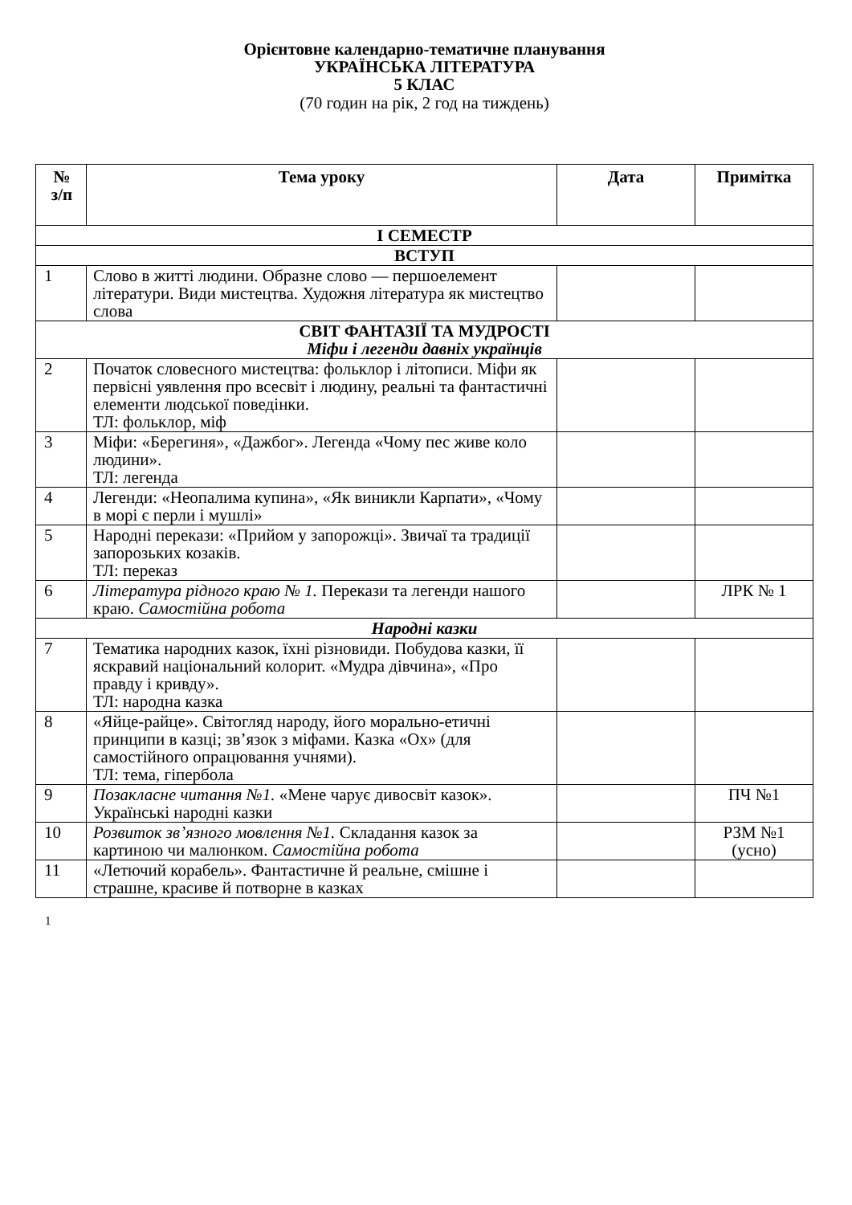Орієнтовне календарно-тематичне планування
УКРАЇНСЬКА ЛІТЕРАТУРА
5 КЛАС
(70 годин на рік, 2 год на тиждень)
| № з/п | Тема уроку | Дата | Примітка |
| --- | --- | --- | --- |
| І СЕМЕСТР | | | |
| ВСТУП | | | |
| 1 | Слово в житті людини. Образне слово — першоелемент літератури. Види мистецтва. Художня література як мистецтво слова | | |
| СВІТ ФАНТАЗІЇ ТА МУДРОСТІ Міфи і легенди давніх українців | | | |
| 2 | Початок словесного мистецтва: фольклор і літописи. Міфи як первісні уявлення про всесвіт і людину, реальні та фантастичні елементи людської поведінки. ТЛ: фольклор, міф | | |
| 3 | Міфи: «Берегиня», «Дажбог». Легенда «Чому пес живе коло людини». ТЛ: легенда | | |
| 4 | Легенди: «Неопалима купина», «Як виникли Карпати», «Чому в морі є перли і мушлі» | | |
| 5 | Народні перекази: «Прийом у запорожці». Звичаї та традиції запорозьких козаків. ТЛ: переказ | | |
| 6 | Література рідного краю № 1. Перекази та легенди нашого краю. Самостійна робота | | ЛРК № 1 |
| Народні казки | | | |
| 7 | Тематика народних казок, їхні різновиди. Побудова казки, її яскравий національний колорит. «Мудра дівчина», «Про правду і кривду». ТЛ: народна казка | | |
| 8 | «Яйце-райце». Світогляд народу, його морально-етичні принципи в казці; зв’язок з міфами. Казка «Ох» (для самостійного опрацювання учнями). ТЛ: тема, гіпербола | | |
| 9 | Позакласне читання №1. «Мене чарує дивосвіт казок». Українські народні казки | | ПЧ №1 |
| 10 | Розвиток зв’язного мовлення №1. Складання казок за картиною чи малюнком. Самостійна робота | | РЗМ №1 (усно) |
| 11 | «Летючий корабель». Фантастичне й реальне, смішне і страшне, красиве й потворне в казках | | |
1